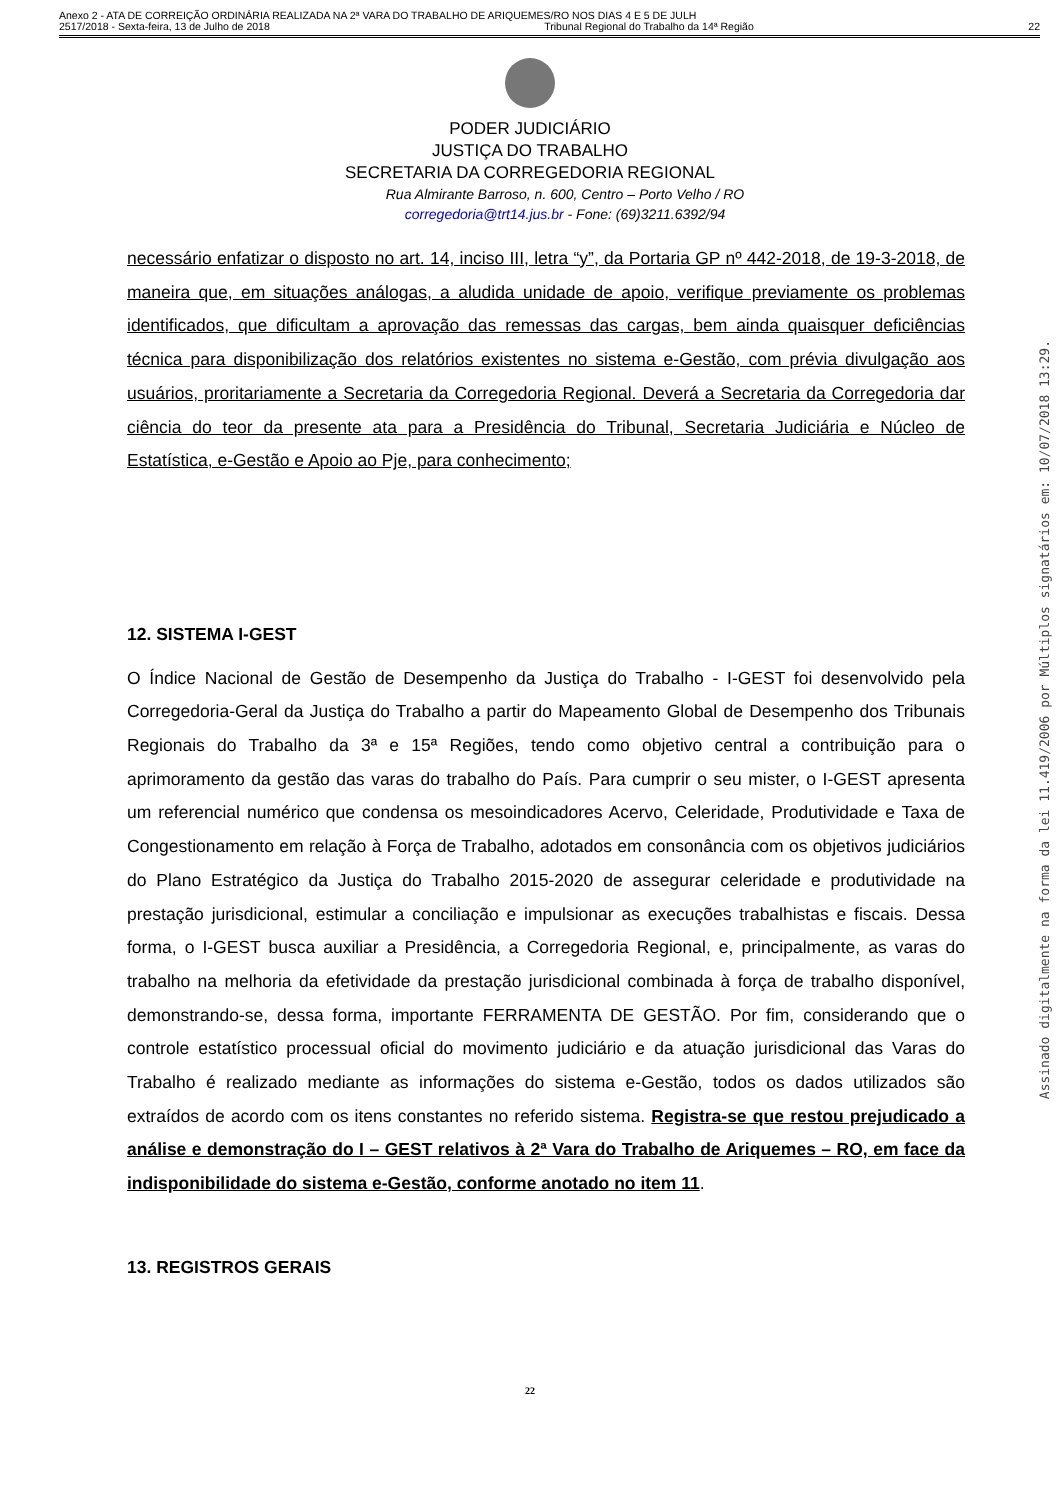Anexo 2 - ATA DE CORREIÇÃO ORDINÁRIA REALIZADA NA 2ª VARA DO TRABALHO DE ARIQUEMES/RO NOS DIAS 4 E 5 DE JULH
2517/2018 - Sexta-feira, 13 de Julho de 2018 Tribunal Regional do Trabalho da 14ª Região 22
PODER JUDICIÁRIO
JUSTIÇA DO TRABALHO
SECRETARIA DA CORREGEDORIA REGIONAL
Rua Almirante Barroso, n. 600, Centro – Porto Velho / RO
corregedoria@trt14.jus.br - Fone: (69)3211.6392/94
necessário enfatizar o disposto no art. 14, inciso III, letra “y”, da Portaria GP nº 442-2018, de 19-3-2018, de maneira que, em situações análogas, a aludida unidade de apoio, verifique previamente os problemas identificados, que dificultam a aprovação das remessas das cargas, bem ainda quaisquer deficiências técnica para disponibilização dos relatórios existentes no sistema e-Gestão, com prévia divulgação aos usuários, proritariamente a Secretaria da Corregedoria Regional. Deverá a Secretaria da Corregedoria dar ciência do teor da presente ata para a Presidência do Tribunal, Secretaria Judiciária e Núcleo de Estatística, e-Gestão e Apoio ao Pje, para conhecimento;
12. SISTEMA I-GEST
O Índice Nacional de Gestão de Desempenho da Justiça do Trabalho - I-GEST foi desenvolvido pela Corregedoria-Geral da Justiça do Trabalho a partir do Mapeamento Global de Desempenho dos Tribunais Regionais do Trabalho da 3ª e 15ª Regiões, tendo como objetivo central a contribuição para o aprimoramento da gestão das varas do trabalho do País. Para cumprir o seu mister, o I-GEST apresenta um referencial numérico que condensa os mesoindicadores Acervo, Celeridade, Produtividade e Taxa de Congestionamento em relação à Força de Trabalho, adotados em consonância com os objetivos judiciários do Plano Estratégico da Justiça do Trabalho 2015-2020 de assegurar celeridade e produtividade na prestação jurisdicional, estimular a conciliação e impulsionar as execuções trabalhistas e fiscais. Dessa forma, o I-GEST busca auxiliar a Presidência, a Corregedoria Regional, e, principalmente, as varas do trabalho na melhoria da efetividade da prestação jurisdicional combinada à força de trabalho disponível, demonstrando-se, dessa forma, importante FERRAMENTA DE GESTÃO. Por fim, considerando que o controle estatístico processual oficial do movimento judiciário e da atuação jurisdicional das Varas do Trabalho é realizado mediante as informações do sistema e-Gestão, todos os dados utilizados são extraídos de acordo com os itens constantes no referido sistema. Registra-se que restou prejudicado a análise e demonstração do I – GEST relativos à 2ª Vara do Trabalho de Ariquemes – RO, em face da indisponibilidade do sistema e-Gestão, conforme anotado no item 11.
13. REGISTROS GERAIS
22
Assinado digitalmente na forma da lei 11.419/2006 por Múltiplos signatários em: 10/07/2018 13:29.